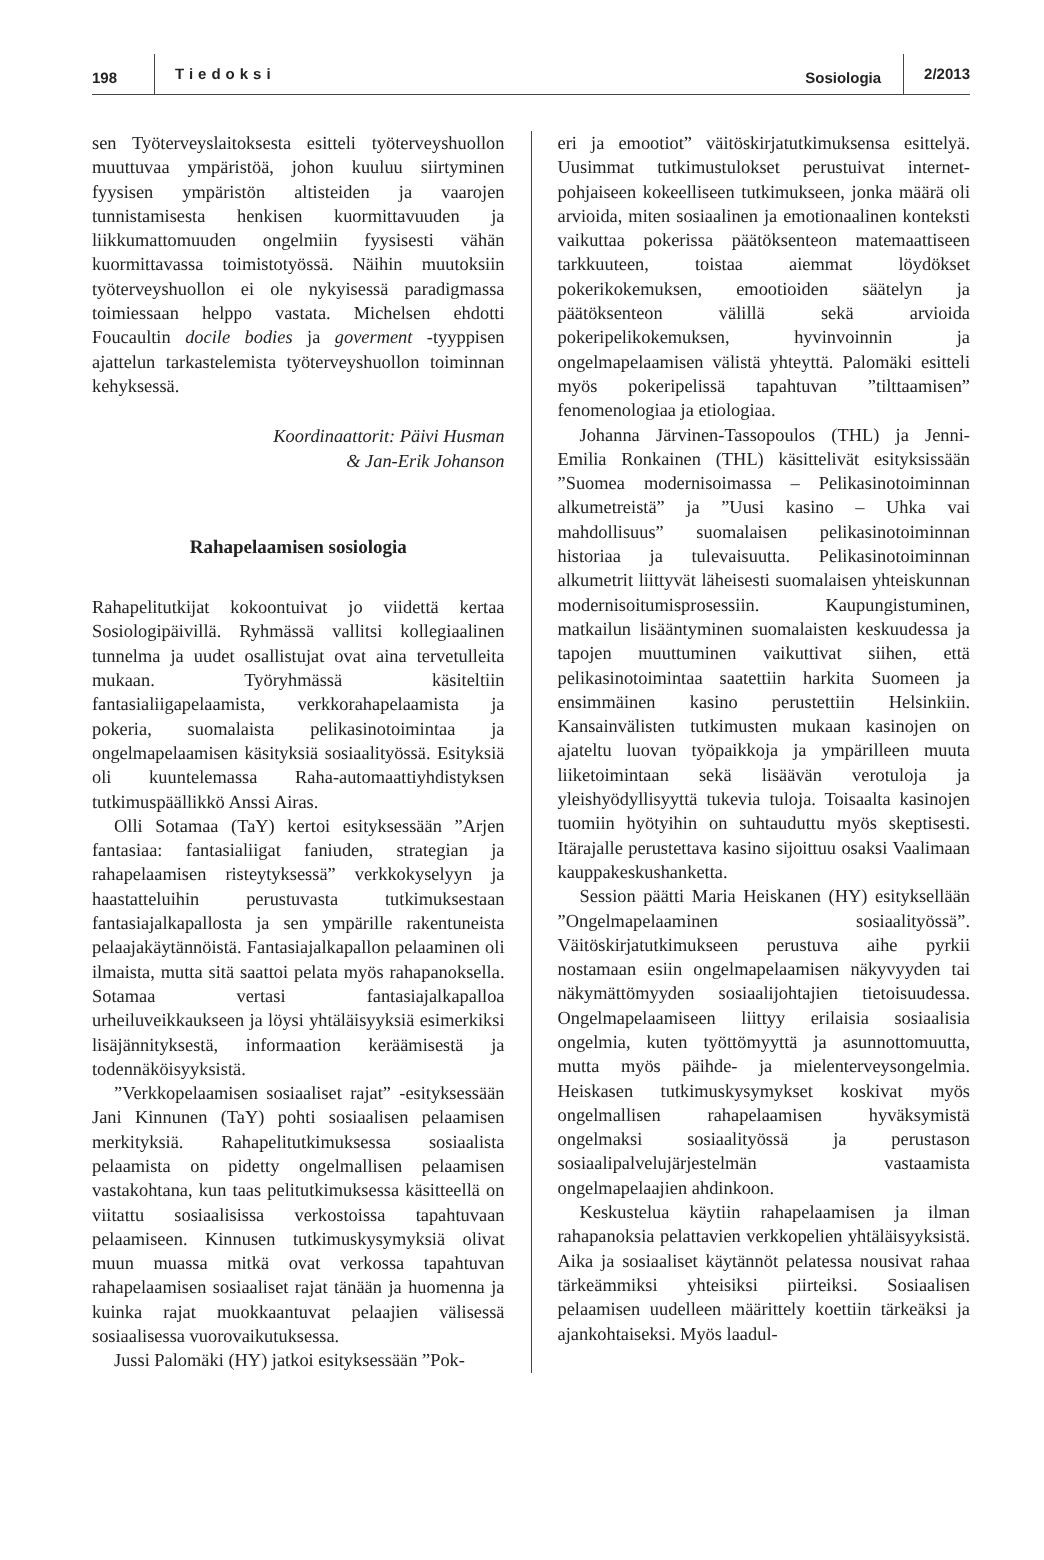198 Tiedoksi Sosiologia 2/2013
sen Työterveyslaitoksesta esitteli työterveyshuollon muuttuvaa ympäristöä, johon kuuluu siirtyminen fyysisen ympäristön altisteiden ja vaarojen tunnistamisesta henkisen kuormittavuuden ja liikkumattomuuden ongelmiin fyysisesti vähän kuormittavassa toimistotyössä. Näihin muutoksiin työterveyshuollon ei ole nykyisessä paradigmassa toimiessaan helppo vastata. Michelsen ehdotti Foucaultin docile bodies ja goverment -tyyppisen ajattelun tarkastelemista työterveyshuollon toiminnan kehyksessä.
Koordinaattorit: Päivi Husman
& Jan-Erik Johanson
Rahapelaamisen sosiologia
Rahapelitutkijat kokoontuivat jo viidettä kertaa Sosiologipäivillä. Ryhmässä vallitsi kollegiaalinen tunnelma ja uudet osallistujat ovat aina tervetulleita mukaan. Työryhmässä käsiteltiin fantasialiigapelaamista, verkkorahapelaamista ja pokeria, suomalaista pelikasinotoimintaa ja ongelmapelaamisen käsityksiä sosiaalityössä. Esityksiä oli kuuntelemassa Raha-automaattiyhdistyksen tutkimuspäällikkö Anssi Airas.
Olli Sotamaa (TaY) kertoi esityksessään ”Arjen fantasiaa: fantasialiigat faniuden, strategian ja rahapelaamisen risteytyksessä” verkkokyselyyn ja haastatteluihin perustuvasta tutkimuksestaan fantasiajalkapallosta ja sen ympärille rakentuneista pelaajakäytännöistä. Fantasiajalkapallon pelaaminen oli ilmaista, mutta sitä saattoi pelata myös rahapanoksella. Sotamaa vertasi fantasiajalkapalloa urheiluveikkaukseen ja löysi yhtäläisyyksiä esimerkiksi lisäjännityksestä, informaation keräämisestä ja todennäköisyyksistä.
”Verkkopelaamisen sosiaaliset rajat” -esityksessään Jani Kinnunen (TaY) pohti sosiaalisen pelaamisen merkityksiä. Rahapelitutkimuksessa sosiaalista pelaamista on pidetty ongelmallisen pelaamisen vastakohtana, kun taas pelitutkimuksessa käsitteellä on viitattu sosiaalisissa verkostoissa tapahtuvaan pelaamiseen. Kinnusen tutkimuskysymyksiä olivat muun muassa mitkä ovat verkossa tapahtuvan rahapelaamisen sosiaaliset rajat tänään ja huomenna ja kuinka rajat muokkaantuvat pelaajien välisessä sosiaalisessa vuorovaikutuksessa.
Jussi Palomäki (HY) jatkoi esityksessään ”Pok-
eri ja emootiot” väitöskirjatutkimuksensa esittelyä. Uusimmat tutkimustulokset perustuivat internet-pohjaiseen kokeelliseen tutkimukseen, jonka määrä oli arvioida, miten sosiaalinen ja emotionaalinen konteksti vaikuttaa pokerissa päätöksenteon matemaattiseen tarkkuuteen, toistaa aiemmat löydökset pokerikokemuksen, emootioiden säätelyn ja päätöksenteon välillä sekä arvioida pokeripelikokemuksen, hyvinvoinnin ja ongelmapelaamisen välistä yhteyttä. Palomäki esitteli myös pokeripelissä tapahtuvan ”tilttaamisen” fenomenologiaa ja etiologiaa.
Johanna Järvinen-Tassopoulos (THL) ja Jenni-Emilia Ronkainen (THL) käsittelivät esityksissään ”Suomea modernisoimassa – Pelikasinotoiminnan alkumetreistä” ja ”Uusi kasino – Uhka vai mahdollisuus” suomalaisen pelikasinotoiminnan historiaa ja tulevaisuutta. Pelikasinotoiminnan alkumetrit liittyvät läheisesti suomalaisen yhteiskunnan modernisoitumisprosessiin. Kaupungistuminen, matkailun lisääntyminen suomalaisten keskuudessa ja tapojen muuttuminen vaikuttivat siihen, että pelikasinotoimintaa saatettiin harkita Suomeen ja ensimmäinen kasino perustettiin Helsinkiin. Kansainvälisten tutkimusten mukaan kasinojen on ajateltu luovan työpaikkoja ja ympärilleen muuta liiketoimintaan sekä lisäävän verotuloja ja yleishyödyllisyyttä tukevia tuloja. Toisaalta kasinojen tuomiin hyötyihin on suhtauduttu myös skeptisesti. Itärajalle perustettava kasino sijoittuu osaksi Vaalimaan kauppakeskushanketta.
Session päätti Maria Heiskanen (HY) esityksellään ”Ongelmapelaaminen sosiaalityössä”. Väitöskirjatutkimukseen perustuva aihe pyrkii nostamaan esiin ongelmapelaamisen näkyvyyden tai näkymättömyyden sosiaalijohtajien tietoisuudessa. Ongelmapelaamiseen liittyy erilaisia sosiaalisia ongelmia, kuten työttömyyttä ja asunnottomuutta, mutta myös päihde- ja mielenterveysongelmia. Heiskasen tutkimuskysymykset koskivat myös ongelmallisen rahapelaamisen hyväksymistä ongelmaksi sosiaalityössä ja perustason sosiaalipalvelujärjestelmän vastaamista ongelmapelaajien ahdinkoon.
Keskustelua käytiin rahapelaamisen ja ilman rahapanoksia pelattavien verkkopelien yhtäläisyyksistä. Aika ja sosiaaliset käytännöt pelatessa nousivat rahaa tärkeämmiksi yhteisiksi piirteiksi. Sosiaalisen pelaamisen uudelleen määrittely koettiin tärkeäksi ja ajankohtaiseksi. Myös laadul-